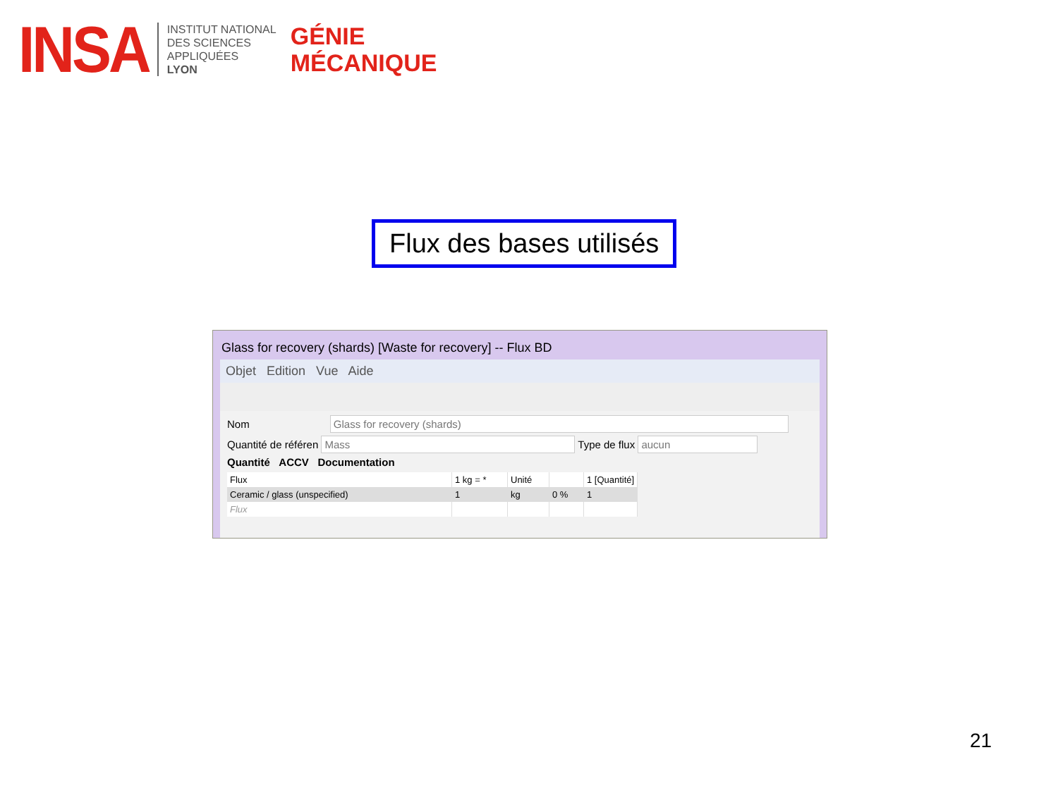INSA
INSTITUT NATIONAL
DES SCIENCES
APPLIQUÉES
LYON
GÉNIE
MÉCANIQUE
Flux des bases utilisés
Glass for recovery (shards) [Waste for recovery] -- Flux BD
Objet Edition Vue Aide
Nom Glass for recovery (shards)
Quantité de référen Mass Type de flux aucun
Quantité ACCV Documentation
| Flux | 1 kg = * | Unité | | 1 [Quantité] |
| --- | --- | --- | --- | --- |
| Ceramic / glass (unspecified) | 1 | kg | 0 % | 1 |
| Flux | | | | |
21